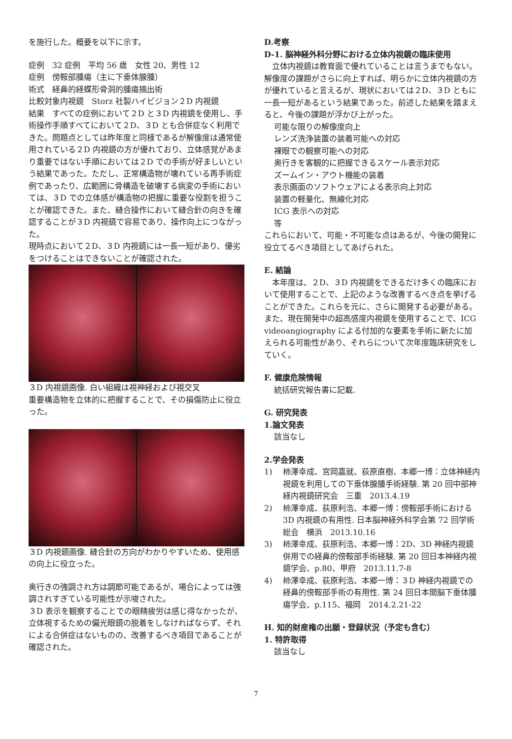を施行した。概要を以下に示す。
症例　32 症例　平均 56 歳　女性 20、男性 12
症例　傍鞍部腫瘍（主に下垂体腺腫）
術式　経鼻的経蝶形骨洞的腫瘍摘出術
比較対象内視鏡　Storz 社製ハイビジョン２D 内視鏡
結果　すべての症例において２D と３D 内視鏡を使用し、手術操作手順すべてにおいて２D、３D とも合併症なく利用できた。問題点としては昨年度と同様であるが解像度は通常使用されている２D 内視鏡の方が優れており、立体感覚があまり重要ではない手順においては２D での手術が好ましいという結果であった。ただし、正常構造物が壊れている再手術症例であったり、広範囲に骨構造を破壊する病変の手術においては、３D での立体感が構造物の把握に重要な役割を担うことが確認できた。また、縫合操作において縫合針の向きを確認することが３D 内視鏡で容易であり、操作向上につながった。
現時点において２D、３D 内視鏡には一長一短があり、優劣をつけることはできないことが確認された。
３D 内視鏡画像. 白い組織は視神経および視交叉
重要構造物を立体的に把握することで、その損傷防止に役立った。
３D 内視鏡画像. 縫合針の方向がわかりやすいため、使用感の向上に役立った。
奥行きの強調され方は調節可能であるが、場合によっては強調されすぎている可能性が示唆された。
３D 表示を観察することでの眼精疲労は感じ得なかったが、立体視するための偏光眼鏡の脱着をしなければならず、それによる合併症はないものの、改善するべき項目であることが確認された。
D.考察
D-1. 脳神経外科分野における立体内視鏡の臨床使用
　立体内視鏡は教育面で優れていることは言うまでもない。解像度の課題がさらに向上すれば、明らかに立体内視鏡の方が優れていると言えるが、現状においては２D、３D ともに一長一短があるという結果であった。前述した結果を踏まえると、今後の課題が浮かび上がった。
可能な限りの解像度向上
レンズ洗浄装置の装着可能への対応
裸眼での観察可能への対応
奥行きを客観的に把握できるスケール表示対応
ズームイン・アウト機能の装着
表示画面のソフトウェアによる表示向上対応
装置の軽量化、無線化対応
ICG 表示への対応
等
これらにおいて、可能・不可能な点はあるが、今後の開発に役立てるべき項目としてあげられた。
E. 結論
　本年度は、２D、３D 内視鏡をできるだけ多くの臨床において使用することで、上記のような改善するべき点を挙げることができた。これらを元に、さらに開発する必要がある。また、現在開発中の超高感度内視鏡を使用することで、ICG videoangiography による付加的な要素を手術に新たに加えられる可能性があり、それらについて次年度臨床研究をしていく。
F. 健康危険情報
統括研究報告書に記載.
G. 研究発表
1.論文発表
該当なし
2.学会発表
1) 柿澤幸成、宮岡嘉就、荻原直樹、本郷一博：立体神経内視鏡を利用しての下垂体腺腫手術経験. 第 20 回中部神経内視鏡研究会　三重　2013.4.19
2) 柿澤幸成、荻原利浩、本郷一博：傍鞍部手術における 3D 内視鏡の有用性. 日本脳神経外科学会第 72 回学術総会　横浜　2013.10.16
3) 柿澤幸成、荻原利浩、本郷一博：2D、3D 神経内視鏡併用での経鼻的傍鞍部手術経験. 第 20 回日本神経内視鏡学会、p.80、甲府　2013.11.7-8
4) 柿澤幸成、荻原利浩、本郷一博：３D 神経内視鏡での経鼻的傍鞍部手術の有用性. 第 24 回日本間脳下垂体腫瘍学会、p.115、福岡　2014.2.21-22
H. 知的財産権の出願・登録状況（予定も含む）
1. 特許取得
該当なし
7